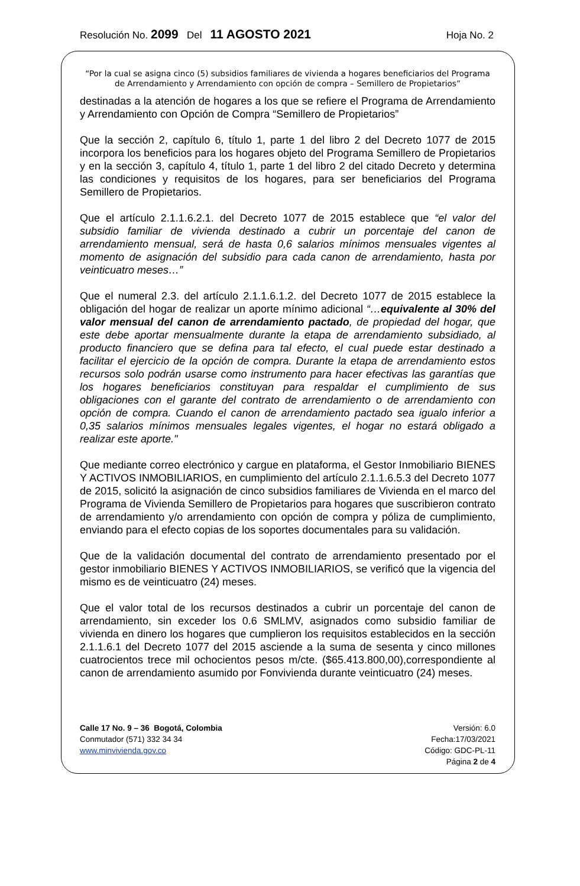Resolución No. 2099 Del 11 AGOSTO 2021 Hoja No. 2
“Por la cual se asigna cinco (5) subsidios familiares de vivienda a hogares beneficiarios del Programa de Arrendamiento y Arrendamiento con opción de compra – Semillero de Propietarios”
destinadas a la atención de hogares a los que se refiere el Programa de Arrendamiento y Arrendamiento con Opción de Compra “Semillero de Propietarios”
Que la sección 2, capítulo 6, título 1, parte 1 del libro 2 del Decreto 1077 de 2015 incorpora los beneficios para los hogares objeto del Programa Semillero de Propietarios y en la sección 3, capítulo 4, título 1, parte 1 del libro 2 del citado Decreto y determina las condiciones y requisitos de los hogares, para ser beneficiarios del Programa Semillero de Propietarios.
Que el artículo 2.1.1.6.2.1. del Decreto 1077 de 2015 establece que “el valor del subsidio familiar de vivienda destinado a cubrir un porcentaje del canon de arrendamiento mensual, será de hasta 0,6 salarios mínimos mensuales vigentes al momento de asignación del subsidio para cada canon de arrendamiento, hasta por veinticuatro meses…”
Que el numeral 2.3. del artículo 2.1.1.6.1.2. del Decreto 1077 de 2015 establece la obligación del hogar de realizar un aporte mínimo adicional “…equivalente al 30% del valor mensual del canon de arrendamiento pactado, de propiedad del hogar, que este debe aportar mensualmente durante la etapa de arrendamiento subsidiado, al producto financiero que se defina para tal efecto, el cual puede estar destinado a facilitar el ejercicio de la opción de compra. Durante la etapa de arrendamiento estos recursos solo podrán usarse como instrumento para hacer efectivas las garantías que los hogares beneficiarios constituyan para respaldar el cumplimiento de sus obligaciones con el garante del contrato de arrendamiento o de arrendamiento con opción de compra. Cuando el canon de arrendamiento pactado sea igualo inferior a 0,35 salarios mínimos mensuales legales vigentes, el hogar no estará obligado a realizar este aporte."
Que mediante correo electrónico y cargue en plataforma, el Gestor Inmobiliario BIENES Y ACTIVOS INMOBILIARIOS, en cumplimiento del artículo 2.1.1.6.5.3 del Decreto 1077 de 2015, solicitó la asignación de cinco subsidios familiares de Vivienda en el marco del Programa de Vivienda Semillero de Propietarios para hogares que suscribieron contrato de arrendamiento y/o arrendamiento con opción de compra y póliza de cumplimiento, enviando para el efecto copias de los soportes documentales para su validación.
Que de la validación documental del contrato de arrendamiento presentado por el gestor inmobiliario BIENES Y ACTIVOS INMOBILIARIOS, se verificó que la vigencia del mismo es de veinticuatro (24) meses.
Que el valor total de los recursos destinados a cubrir un porcentaje del canon de arrendamiento, sin exceder los 0.6 SMLMV, asignados como subsidio familiar de vivienda en dinero los hogares que cumplieron los requisitos establecidos en la sección 2.1.1.6.1 del Decreto 1077 del 2015 asciende a la suma de sesenta y cinco millones cuatrocientos trece mil ochocientos pesos m/cte. ($65.413.800,00),correspondiente al canon de arrendamiento asumido por Fonvivienda durante veinticuatro (24) meses.
Calle 17 No. 9 – 36 Bogotá, Colombia
Conmutador (571) 332 34 34
www.minvivienda.gov.co
Versión: 6.0
Fecha:17/03/2021
Código: GDC-PL-11
Página 2 de 4